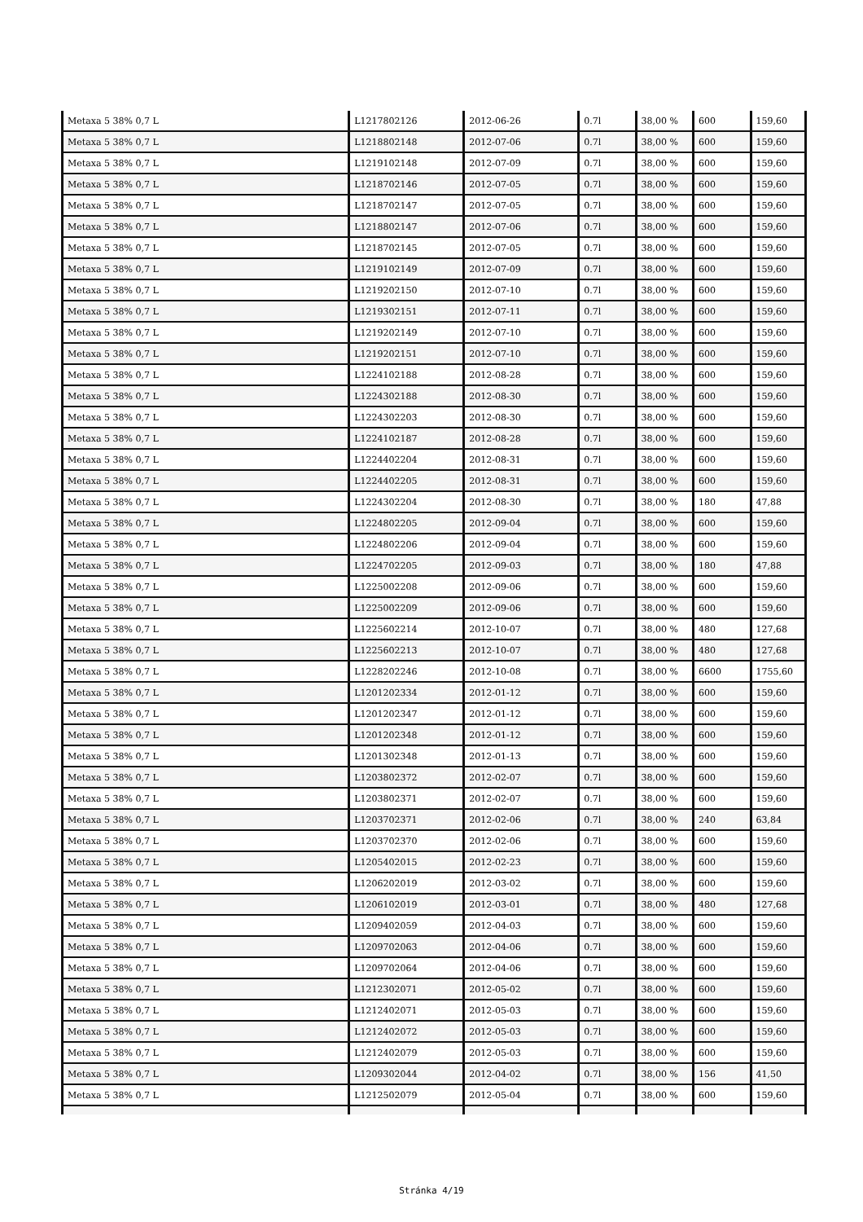| Metaxa 5 38% 0,7 L | L1217802126 | 2012-06-26 | 0.7l | 38,00 % | 600 | 159,60 |
| Metaxa 5 38% 0,7 L | L1218802148 | 2012-07-06 | 0.7l | 38,00 % | 600 | 159,60 |
| Metaxa 5 38% 0,7 L | L1219102148 | 2012-07-09 | 0.7l | 38,00 % | 600 | 159,60 |
| Metaxa 5 38% 0,7 L | L1218702146 | 2012-07-05 | 0.7l | 38,00 % | 600 | 159,60 |
| Metaxa 5 38% 0,7 L | L1218702147 | 2012-07-05 | 0.7l | 38,00 % | 600 | 159,60 |
| Metaxa 5 38% 0,7 L | L1218802147 | 2012-07-06 | 0.7l | 38,00 % | 600 | 159,60 |
| Metaxa 5 38% 0,7 L | L1218702145 | 2012-07-05 | 0.7l | 38,00 % | 600 | 159,60 |
| Metaxa 5 38% 0,7 L | L1219102149 | 2012-07-09 | 0.7l | 38,00 % | 600 | 159,60 |
| Metaxa 5 38% 0,7 L | L1219202150 | 2012-07-10 | 0.7l | 38,00 % | 600 | 159,60 |
| Metaxa 5 38% 0,7 L | L1219302151 | 2012-07-11 | 0.7l | 38,00 % | 600 | 159,60 |
| Metaxa 5 38% 0,7 L | L1219202149 | 2012-07-10 | 0.7l | 38,00 % | 600 | 159,60 |
| Metaxa 5 38% 0,7 L | L1219202151 | 2012-07-10 | 0.7l | 38,00 % | 600 | 159,60 |
| Metaxa 5 38% 0,7 L | L1224102188 | 2012-08-28 | 0.7l | 38,00 % | 600 | 159,60 |
| Metaxa 5 38% 0,7 L | L1224302188 | 2012-08-30 | 0.7l | 38,00 % | 600 | 159,60 |
| Metaxa 5 38% 0,7 L | L1224302203 | 2012-08-30 | 0.7l | 38,00 % | 600 | 159,60 |
| Metaxa 5 38% 0,7 L | L1224102187 | 2012-08-28 | 0.7l | 38,00 % | 600 | 159,60 |
| Metaxa 5 38% 0,7 L | L1224402204 | 2012-08-31 | 0.7l | 38,00 % | 600 | 159,60 |
| Metaxa 5 38% 0,7 L | L1224402205 | 2012-08-31 | 0.7l | 38,00 % | 600 | 159,60 |
| Metaxa 5 38% 0,7 L | L1224302204 | 2012-08-30 | 0.7l | 38,00 % | 180 | 47,88 |
| Metaxa 5 38% 0,7 L | L1224802205 | 2012-09-04 | 0.7l | 38,00 % | 600 | 159,60 |
| Metaxa 5 38% 0,7 L | L1224802206 | 2012-09-04 | 0.7l | 38,00 % | 600 | 159,60 |
| Metaxa 5 38% 0,7 L | L1224702205 | 2012-09-03 | 0.7l | 38,00 % | 180 | 47,88 |
| Metaxa 5 38% 0,7 L | L1225002208 | 2012-09-06 | 0.7l | 38,00 % | 600 | 159,60 |
| Metaxa 5 38% 0,7 L | L1225002209 | 2012-09-06 | 0.7l | 38,00 % | 600 | 159,60 |
| Metaxa 5 38% 0,7 L | L1225602214 | 2012-10-07 | 0.7l | 38,00 % | 480 | 127,68 |
| Metaxa 5 38% 0,7 L | L1225602213 | 2012-10-07 | 0.7l | 38,00 % | 480 | 127,68 |
| Metaxa 5 38% 0,7 L | L1228202246 | 2012-10-08 | 0.7l | 38,00 % | 6600 | 1755,60 |
| Metaxa 5 38% 0,7 L | L1201202334 | 2012-01-12 | 0.7l | 38,00 % | 600 | 159,60 |
| Metaxa 5 38% 0,7 L | L1201202347 | 2012-01-12 | 0.7l | 38,00 % | 600 | 159,60 |
| Metaxa 5 38% 0,7 L | L1201202348 | 2012-01-12 | 0.7l | 38,00 % | 600 | 159,60 |
| Metaxa 5 38% 0,7 L | L1201302348 | 2012-01-13 | 0.7l | 38,00 % | 600 | 159,60 |
| Metaxa 5 38% 0,7 L | L1203802372 | 2012-02-07 | 0.7l | 38,00 % | 600 | 159,60 |
| Metaxa 5 38% 0,7 L | L1203802371 | 2012-02-07 | 0.7l | 38,00 % | 600 | 159,60 |
| Metaxa 5 38% 0,7 L | L1203702371 | 2012-02-06 | 0.7l | 38,00 % | 240 | 63,84 |
| Metaxa 5 38% 0,7 L | L1203702370 | 2012-02-06 | 0.7l | 38,00 % | 600 | 159,60 |
| Metaxa 5 38% 0,7 L | L1205402015 | 2012-02-23 | 0.7l | 38,00 % | 600 | 159,60 |
| Metaxa 5 38% 0,7 L | L1206202019 | 2012-03-02 | 0.7l | 38,00 % | 600 | 159,60 |
| Metaxa 5 38% 0,7 L | L1206102019 | 2012-03-01 | 0.7l | 38,00 % | 480 | 127,68 |
| Metaxa 5 38% 0,7 L | L1209402059 | 2012-04-03 | 0.7l | 38,00 % | 600 | 159,60 |
| Metaxa 5 38% 0,7 L | L1209702063 | 2012-04-06 | 0.7l | 38,00 % | 600 | 159,60 |
| Metaxa 5 38% 0,7 L | L1209702064 | 2012-04-06 | 0.7l | 38,00 % | 600 | 159,60 |
| Metaxa 5 38% 0,7 L | L1212302071 | 2012-05-02 | 0.7l | 38,00 % | 600 | 159,60 |
| Metaxa 5 38% 0,7 L | L1212402071 | 2012-05-03 | 0.7l | 38,00 % | 600 | 159,60 |
| Metaxa 5 38% 0,7 L | L1212402072 | 2012-05-03 | 0.7l | 38,00 % | 600 | 159,60 |
| Metaxa 5 38% 0,7 L | L1212402079 | 2012-05-03 | 0.7l | 38,00 % | 600 | 159,60 |
| Metaxa 5 38% 0,7 L | L1209302044 | 2012-04-02 | 0.7l | 38,00 % | 156 | 41,50 |
| Metaxa 5 38% 0,7 L | L1212502079 | 2012-05-04 | 0.7l | 38,00 % | 600 | 159,60 |
Stránka 4/19